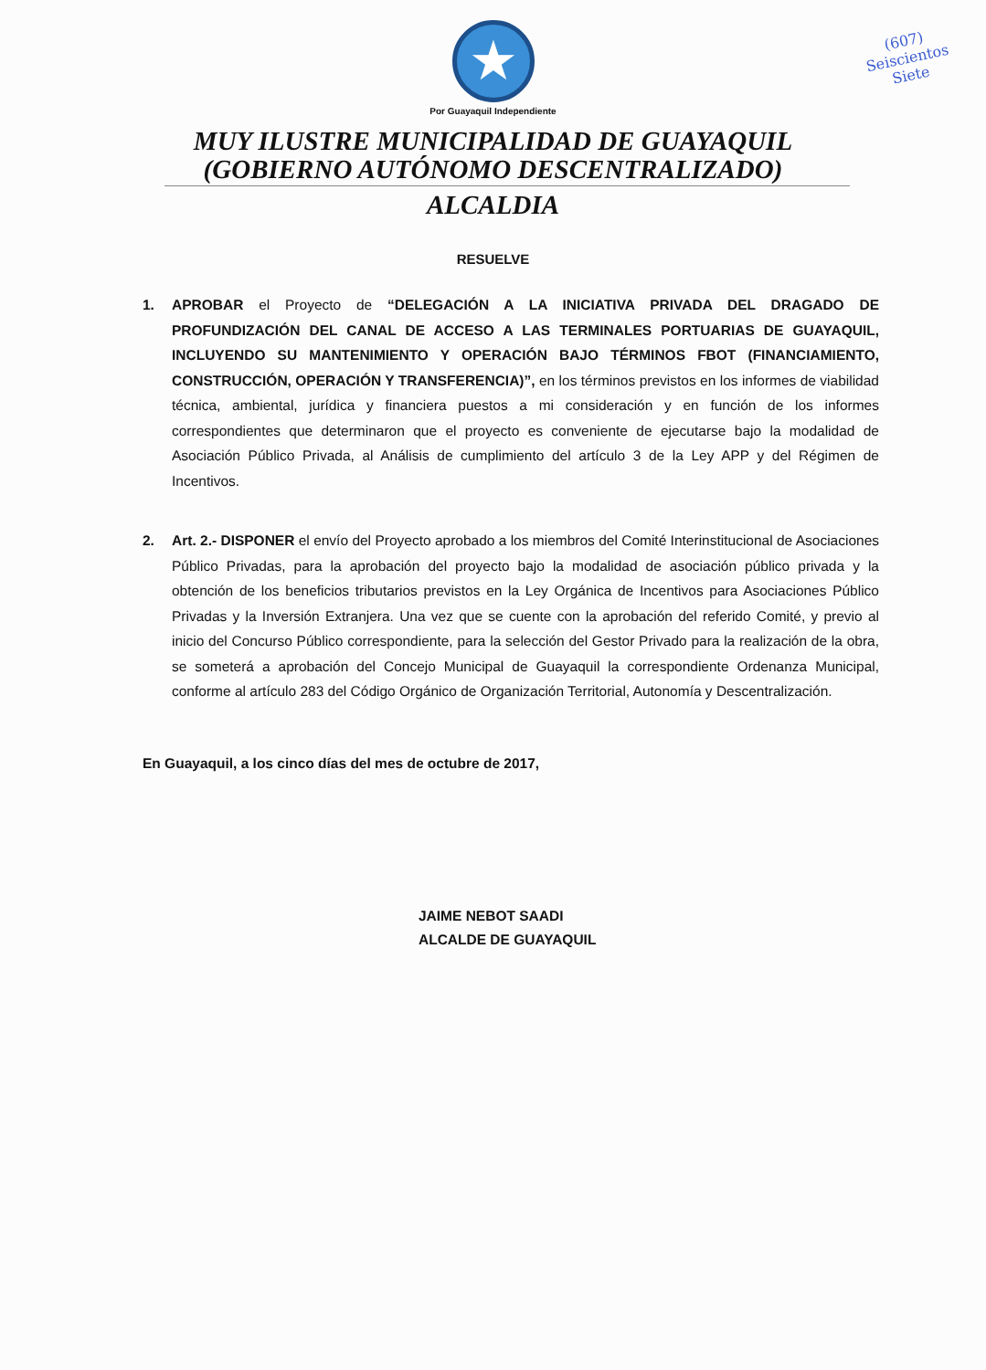(607)
Seiscientos
Siete
★
Por Guayaquil Independiente
MUY ILUSTRE MUNICIPALIDAD DE GUAYAQUIL
(GOBIERNO AUTÓNOMO DESCENTRALIZADO)
ALCALDIA
RESUELVE
1. APROBAR el Proyecto de “DELEGACIÓN A LA INICIATIVA PRIVADA DEL DRAGADO DE PROFUNDIZACIÓN DEL CANAL DE ACCESO A LAS TERMINALES PORTUARIAS DE GUAYAQUIL, INCLUYENDO SU MANTENIMIENTO Y OPERACIÓN BAJO TÉRMINOS FBOT (FINANCIAMIENTO, CONSTRUCCIÓN, OPERACIÓN Y TRANSFERENCIA)”, en los términos previstos en los informes de viabilidad técnica, ambiental, jurídica y financiera puestos a mi consideración y en función de los informes correspondientes que determinaron que el proyecto es conveniente de ejecutarse bajo la modalidad de Asociación Público Privada, al Análisis de cumplimiento del artículo 3 de la Ley APP y del Régimen de Incentivos.
2. Art. 2.- DISPONER el envío del Proyecto aprobado a los miembros del Comité Interinstitucional de Asociaciones Público Privadas, para la aprobación del proyecto bajo la modalidad de asociación público privada y la obtención de los beneficios tributarios previstos en la Ley Orgánica de Incentivos para Asociaciones Público Privadas y la Inversión Extranjera. Una vez que se cuente con la aprobación del referido Comité, y previo al inicio del Concurso Público correspondiente, para la selección del Gestor Privado para la realización de la obra, se someterá a aprobación del Concejo Municipal de Guayaquil la correspondiente Ordenanza Municipal, conforme al artículo 283 del Código Orgánico de Organización Territorial, Autonomía y Descentralización.
En Guayaquil, a los cinco días del mes de octubre de 2017,
JAIME NEBOT SAADI
ALCALDE DE GUAYAQUIL